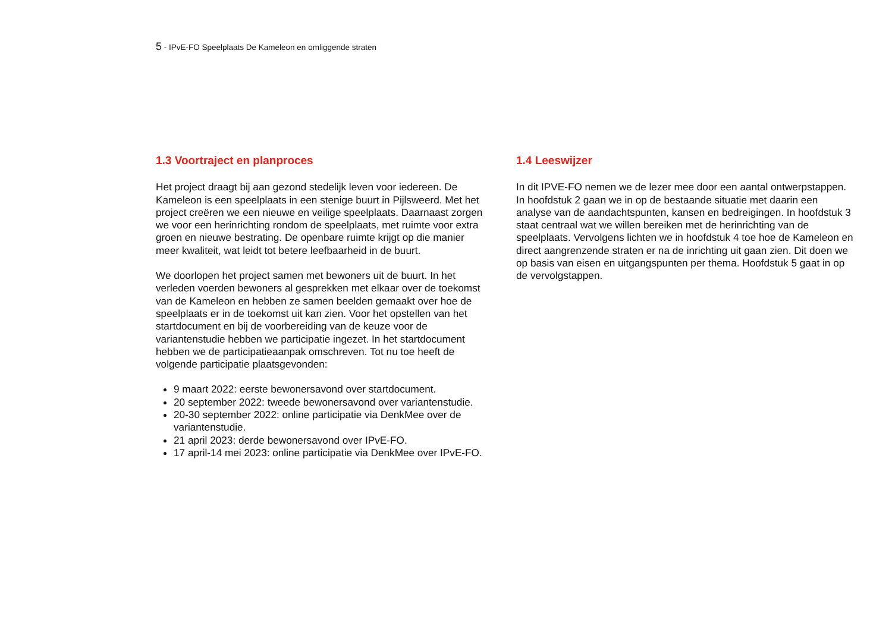5 - IPvE-FO Speelplaats De Kameleon en omliggende straten
1.3 Voortraject en planproces
Het project draagt bij aan gezond stedelijk leven voor iedereen. De Kameleon is een speelplaats in een stenige buurt in Pijlsweerd. Met het project creëren we een nieuwe en veilige speelplaats. Daarnaast zorgen we voor een herinrichting rondom de speelplaats, met ruimte voor extra groen en nieuwe bestrating. De openbare ruimte krijgt op die manier meer kwaliteit, wat leidt tot betere leefbaarheid in de buurt.
We doorlopen het project samen met bewoners uit de buurt. In het verleden voerden bewoners al gesprekken met elkaar over de toekomst van de Kameleon en hebben ze samen beelden gemaakt over hoe de speelplaats er in de toekomst uit kan zien. Voor het opstellen van het startdocument en bij de voorbereiding van de keuze voor de variantenstudie hebben we participatie ingezet. In het startdocument hebben we de participatieaanpak omschreven. Tot nu toe heeft de volgende participatie plaatsgevonden:
9 maart 2022: eerste bewonersavond over startdocument.
20 september 2022: tweede bewonersavond over variantenstudie.
20-30 september 2022: online participatie via DenkMee over de variantenstudie.
21 april 2023: derde bewonersavond over IPvE-FO.
17 april-14 mei 2023: online participatie via DenkMee over IPvE-FO.
1.4 Leeswijzer
In dit IPVE-FO nemen we de lezer mee door een aantal ontwerpstappen. In hoofdstuk 2 gaan we in op de bestaande situatie met daarin een analyse van de aandachtspunten, kansen en bedreigingen. In hoofdstuk 3 staat centraal wat we willen bereiken met de herinrichting van de speelplaats. Vervolgens lichten we in hoofdstuk 4 toe hoe de Kameleon en direct aangrenzende straten er na de inrichting uit gaan zien. Dit doen we op basis van eisen en uitgangspunten per thema. Hoofdstuk 5 gaat in op de vervolgstappen.